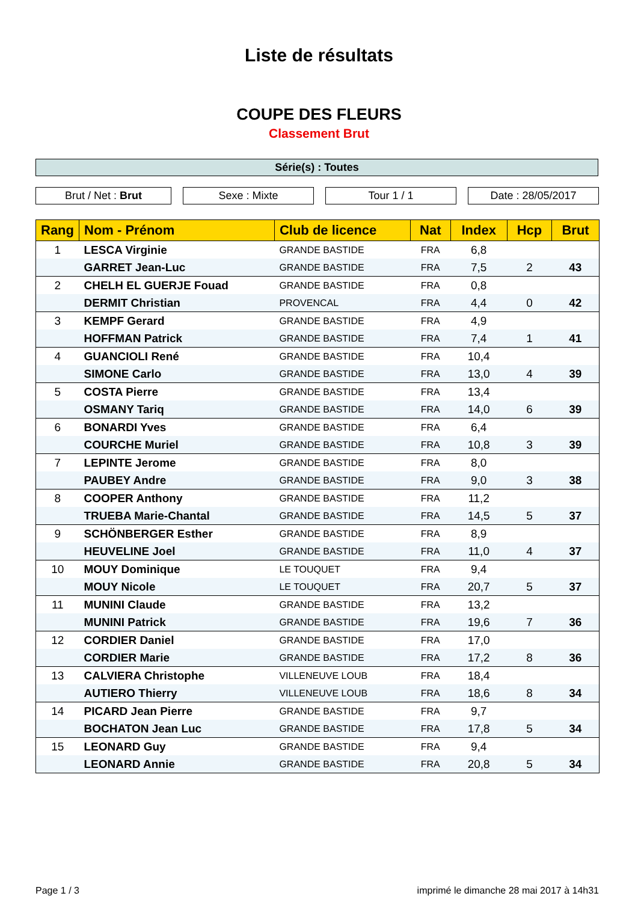Liste de résultats
COUPE DES FLEURS
Classement Brut
Série(s) : Toutes
Brut / Net : Brut Sexe : Mixte Tour 1 / 1 Date : 28/05/2017
| Rang | Nom - Prénom | Club de licence | Nat | Index | Hcp | Brut |
| --- | --- | --- | --- | --- | --- | --- |
| 1 | LESCA Virginie | GRANDE BASTIDE | FRA | 6,8 | | |
| | GARRET Jean-Luc | GRANDE BASTIDE | FRA | 7,5 | 2 | 43 |
| 2 | CHELH EL GUERJE Fouad | GRANDE BASTIDE | FRA | 0,8 | | |
| | DERMIT Christian | PROVENCAL | FRA | 4,4 | 0 | 42 |
| 3 | KEMPF Gerard | GRANDE BASTIDE | FRA | 4,9 | | |
| | HOFFMAN Patrick | GRANDE BASTIDE | FRA | 7,4 | 1 | 41 |
| 4 | GUANCIOLI René | GRANDE BASTIDE | FRA | 10,4 | | |
| | SIMONE Carlo | GRANDE BASTIDE | FRA | 13,0 | 4 | 39 |
| 5 | COSTA Pierre | GRANDE BASTIDE | FRA | 13,4 | | |
| | OSMANY Tariq | GRANDE BASTIDE | FRA | 14,0 | 6 | 39 |
| 6 | BONARDI Yves | GRANDE BASTIDE | FRA | 6,4 | | |
| | COURCHE Muriel | GRANDE BASTIDE | FRA | 10,8 | 3 | 39 |
| 7 | LEPINTE Jerome | GRANDE BASTIDE | FRA | 8,0 | | |
| | PAUBEY Andre | GRANDE BASTIDE | FRA | 9,0 | 3 | 38 |
| 8 | COOPER Anthony | GRANDE BASTIDE | FRA | 11,2 | | |
| | TRUEBA Marie-Chantal | GRANDE BASTIDE | FRA | 14,5 | 5 | 37 |
| 9 | SCHÖNBERGER Esther | GRANDE BASTIDE | FRA | 8,9 | | |
| | HEUVELINE Joel | GRANDE BASTIDE | FRA | 11,0 | 4 | 37 |
| 10 | MOUY Dominique | LE TOUQUET | FRA | 9,4 | | |
| | MOUY Nicole | LE TOUQUET | FRA | 20,7 | 5 | 37 |
| 11 | MUNINI Claude | GRANDE BASTIDE | FRA | 13,2 | | |
| | MUNINI Patrick | GRANDE BASTIDE | FRA | 19,6 | 7 | 36 |
| 12 | CORDIER Daniel | GRANDE BASTIDE | FRA | 17,0 | | |
| | CORDIER Marie | GRANDE BASTIDE | FRA | 17,2 | 8 | 36 |
| 13 | CALVIERA Christophe | VILLENEUVE LOUB | FRA | 18,4 | | |
| | AUTIERO Thierry | VILLENEUVE LOUB | FRA | 18,6 | 8 | 34 |
| 14 | PICARD Jean Pierre | GRANDE BASTIDE | FRA | 9,7 | | |
| | BOCHATON Jean Luc | GRANDE BASTIDE | FRA | 17,8 | 5 | 34 |
| 15 | LEONARD Guy | GRANDE BASTIDE | FRA | 9,4 | | |
| | LEONARD Annie | GRANDE BASTIDE | FRA | 20,8 | 5 | 34 |
Page 1 / 3 imprimé le dimanche 28 mai 2017 à 14h31